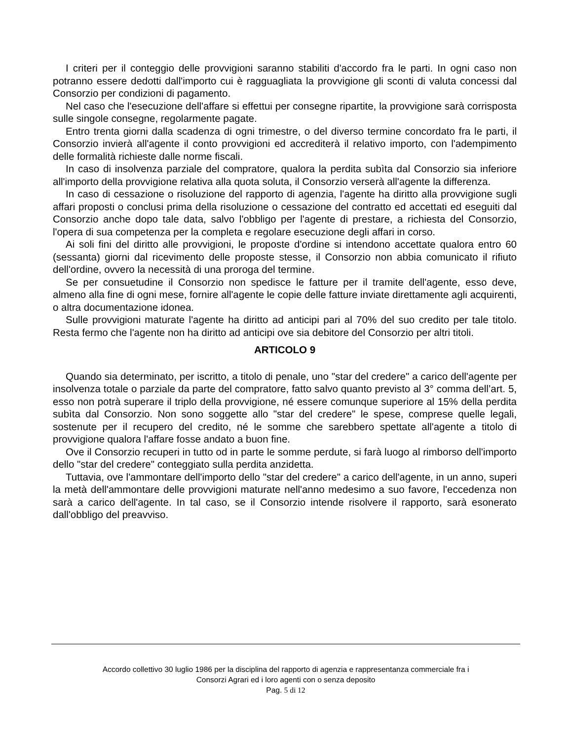I criteri per il conteggio delle provvigioni saranno stabiliti d'accordo fra le parti. In ogni caso non potranno essere dedotti dall'importo cui è ragguagliata la provvigione gli sconti di valuta concessi dal Consorzio per condizioni di pagamento.
Nel caso che l'esecuzione dell'affare si effettui per consegne ripartite, la provvigione sarà corrisposta sulle singole consegne, regolarmente pagate.
Entro trenta giorni dalla scadenza di ogni trimestre, o del diverso termine concordato fra le parti, il Consorzio invierà all'agente il conto provvigioni ed accrediterà il relativo importo, con l'adempimento delle formalità richieste dalle norme fiscali.
In caso di insolvenza parziale del compratore, qualora la perdita subìta dal Consorzio sia inferiore all'importo della provvigione relativa alla quota soluta, il Consorzio verserà all'agente la differenza.
In caso di cessazione o risoluzione del rapporto di agenzia, l'agente ha diritto alla provvigione sugli affari proposti o conclusi prima della risoluzione o cessazione del contratto ed accettati ed eseguiti dal Consorzio anche dopo tale data, salvo l'obbligo per l'agente di prestare, a richiesta del Consorzio, l'opera di sua competenza per la completa e regolare esecuzione degli affari in corso.
Ai soli fini del diritto alle provvigioni, le proposte d'ordine si intendono accettate qualora entro 60 (sessanta) giorni dal ricevimento delle proposte stesse, il Consorzio non abbia comunicato il rifiuto dell'ordine, ovvero la necessità di una proroga del termine.
Se per consuetudine il Consorzio non spedisce le fatture per il tramite dell'agente, esso deve, almeno alla fine di ogni mese, fornire all'agente le copie delle fatture inviate direttamente agli acquirenti, o altra documentazione idonea.
Sulle provvigioni maturate l'agente ha diritto ad anticipi pari al 70% del suo credito per tale titolo. Resta fermo che l'agente non ha diritto ad anticipi ove sia debitore del Consorzio per altri titoli.
ARTICOLO 9
Quando sia determinato, per iscritto, a titolo di penale, uno "star del credere" a carico dell'agente per insolvenza totale o parziale da parte del compratore, fatto salvo quanto previsto al 3° comma dell’art. 5, esso non potrà superare il triplo della provvigione, né essere comunque superiore al 15% della perdita subìta dal Consorzio. Non sono soggette allo "star del credere" le spese, comprese quelle legali, sostenute per il recupero del credito, né le somme che sarebbero spettate all'agente a titolo di provvigione qualora l'affare fosse andato a buon fine.
Ove il Consorzio recuperi in tutto od in parte le somme perdute, si farà luogo al rimborso dell'importo dello "star del credere" conteggiato sulla perdita anzidetta.
Tuttavia, ove l'ammontare dell'importo dello "star del credere" a carico dell'agente, in un anno, superi la metà dell'ammontare delle provvigioni maturate nell'anno medesimo a suo favore, l'eccedenza non sarà a carico dell'agente. In tal caso, se il Consorzio intende risolvere il rapporto, sarà esonerato dall'obbligo del preavviso.
Accordo collettivo 30 luglio 1986 per la disciplina del rapporto di agenzia e rappresentanza commerciale fra i
Consorzi Agrari ed i loro agenti con o senza deposito
Pag. 5 di 12